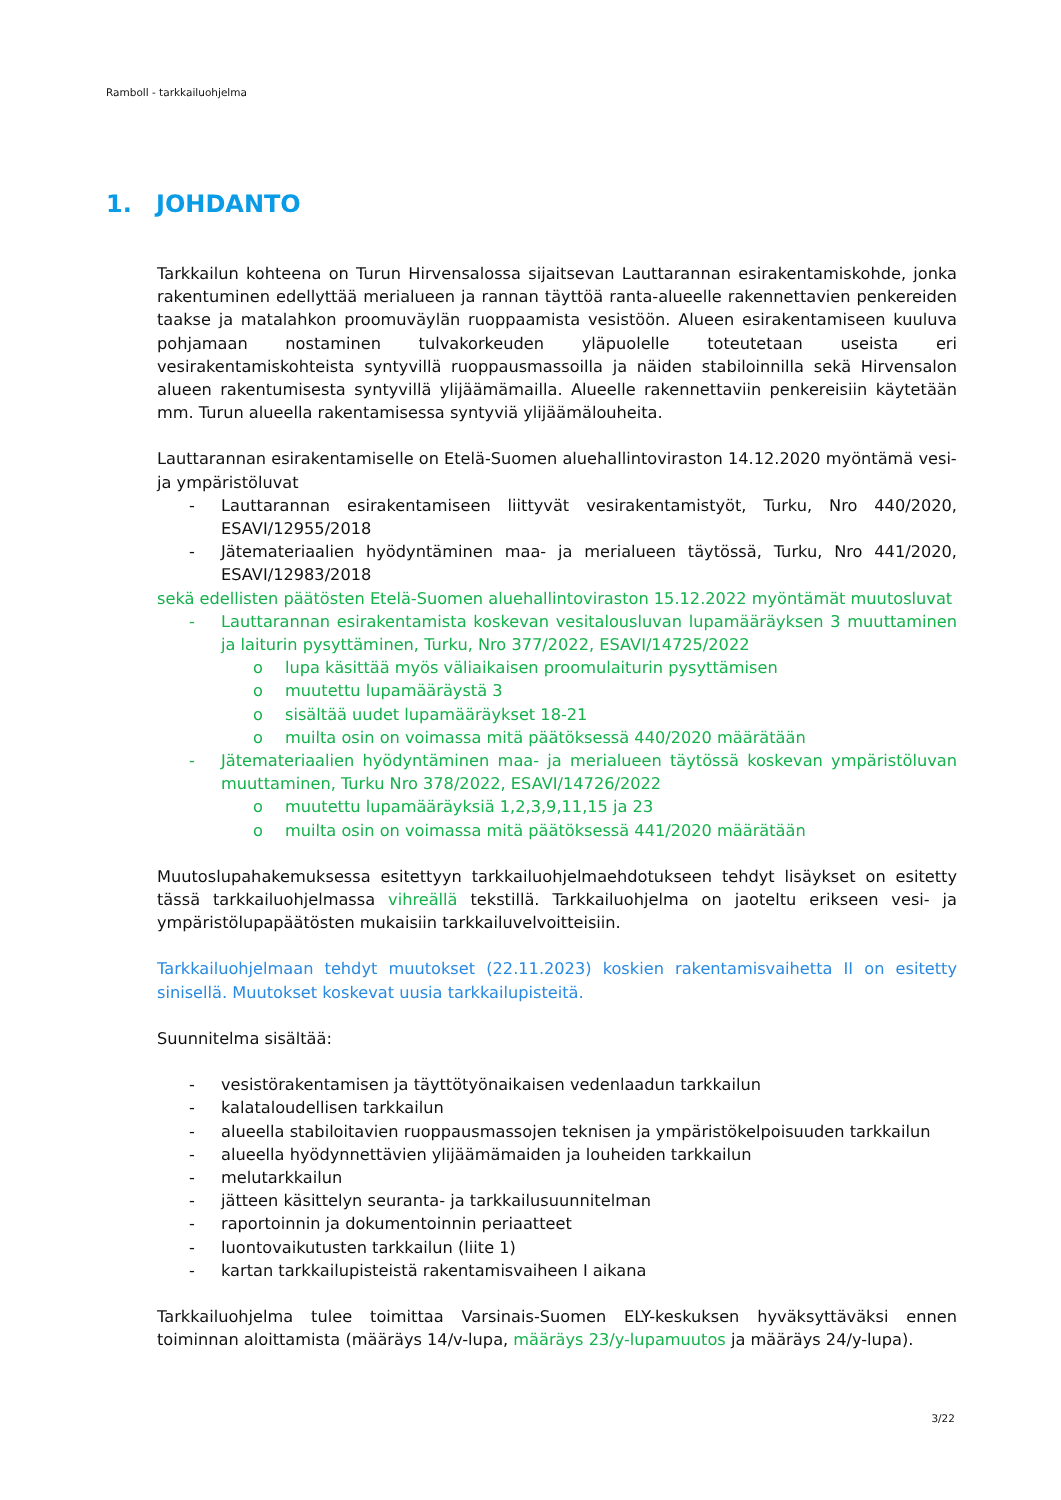Ramboll - tarkkailuohjelma
1. JOHDANTO
Tarkkailun kohteena on Turun Hirvensalossa sijaitsevan Lauttarannan esirakentamiskohde, jonka rakentuminen edellyttää merialueen ja rannan täyttöä ranta-alueelle rakennettavien penkereiden taakse ja matalahkon proomuväylän ruoppaamista vesistöön. Alueen esirakentamiseen kuuluva pohjamaan nostaminen tulvakorkeuden yläpuolelle toteutetaan useista eri vesirakentamiskohteista syntyvillä ruoppausmassoilla ja näiden stabiloinnilla sekä Hirvensalon alueen rakentumisesta syntyvillä ylijäämämailla. Alueelle rakennettaviin penkereisiin käytetään mm. Turun alueella rakentamisessa syntyviä ylijäämälouheita.
Lauttarannan esirakentamiselle on Etelä-Suomen aluehallintoviraston 14.12.2020 myöntämä vesi- ja ympäristöluvat
- Lauttarannan esirakentamiseen liittyvät vesirakentamistyöt, Turku, Nro 440/2020, ESAVI/12955/2018
- Jätemateriaalien hyödyntäminen maa- ja merialueen täytössä, Turku, Nro 441/2020, ESAVI/12983/2018
sekä edellisten päätösten Etelä-Suomen aluehallintoviraston 15.12.2022 myöntämät muutosluvat
- Lauttarannan esirakentamista koskevan vesitalousluvan lupamääräyksen 3 muuttaminen ja laiturin pysyttäminen, Turku, Nro 377/2022, ESAVI/14725/2022
o lupa käsittää myös väliaikaisen proomulaiturin pysyttämisen
o muutettu lupamääräystä 3
o sisältää uudet lupamääräykset 18-21
o muilta osin on voimassa mitä päätöksessä 440/2020 määrätään
- Jätemateriaalien hyödyntäminen maa- ja merialueen täytössä koskevan ympäristöluvan muuttaminen, Turku Nro 378/2022, ESAVI/14726/2022
o muutettu lupamääräyksiä 1,2,3,9,11,15 ja 23
o muilta osin on voimassa mitä päätöksessä 441/2020 määrätään
Muutoslupahakemuksessa esitettyyn tarkkailuohjelmaehdotukseen tehdyt lisäykset on esitetty tässä tarkkailuohjelmassa vihreällä tekstillä. Tarkkailuohjelma on jaoteltu erikseen vesi- ja ympäristölupapäätösten mukaisiin tarkkailuvelvoitteisiin.
Tarkkailuohjelmaan tehdyt muutokset (22.11.2023) koskien rakentamisvaihetta II on esitetty sinisellä. Muutokset koskevat uusia tarkkailupisteitä.
Suunnitelma sisältää:
- vesistörakentamisen ja täyttötyönaikaisen vedenlaadun tarkkailun
- kalataloudellisen tarkkailun
- alueella stabiloitavien ruoppausmassojen teknisen ja ympäristökelpoisuuden tarkkailun
- alueella hyödynnettävien ylijäämämaiden ja louheiden tarkkailun
- melutarkkailun
- jätteen käsittelyn seuranta- ja tarkkailusuunnitelman
- raportoinnin ja dokumentoinnin periaatteet
- luontovaikutusten tarkkailun (liite 1)
- kartan tarkkailupisteistä rakentamisvaiheen I aikana
Tarkkailuohjelma tulee toimittaa Varsinais-Suomen ELY-keskuksen hyväksyttäväksi ennen toiminnan aloittamista (määräys 14/v-lupa, määräys 23/y-lupamuutos ja määräys 24/y-lupa).
3/22